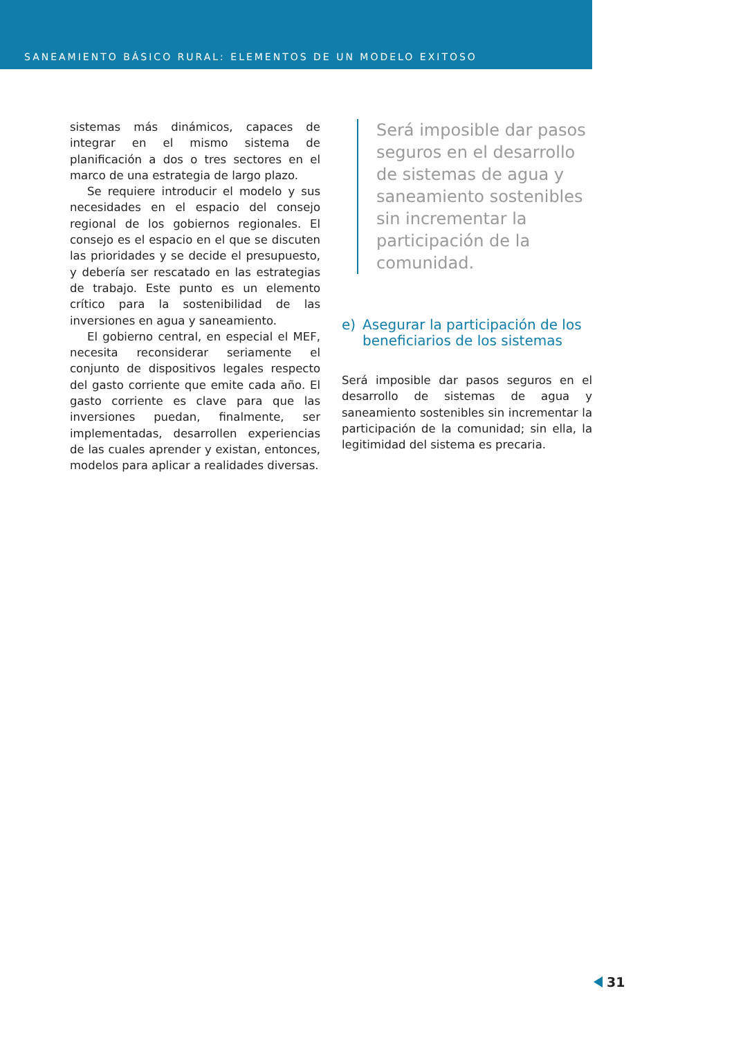SANEAMIENTO BÁSICO RURAL: ELEMENTOS DE UN MODELO EXITOSO
sistemas más dinámicos, capaces de integrar en el mismo sistema de planificación a dos o tres sectores en el marco de una estrategia de largo plazo.
Se requiere introducir el modelo y sus necesidades en el espacio del consejo regional de los gobiernos regionales. El consejo es el espacio en el que se discuten las prioridades y se decide el presupuesto, y debería ser rescatado en las estrategias de trabajo. Este punto es un elemento crítico para la sostenibilidad de las inversiones en agua y saneamiento.
El gobierno central, en especial el MEF, necesita reconsiderar seriamente el conjunto de dispositivos legales respecto del gasto corriente que emite cada año. El gasto corriente es clave para que las inversiones puedan, finalmente, ser implementadas, desarrollen experiencias de las cuales aprender y existan, entonces, modelos para aplicar a realidades diversas.
Será imposible dar pasos seguros en el desarrollo de sistemas de agua y saneamiento sostenibles sin incrementar la participación de la comunidad.
e) Asegurar la participación de los beneficiarios de los sistemas
Será imposible dar pasos seguros en el desarrollo de sistemas de agua y saneamiento sostenibles sin incrementar la participación de la comunidad; sin ella, la legitimidad del sistema es precaria.
31